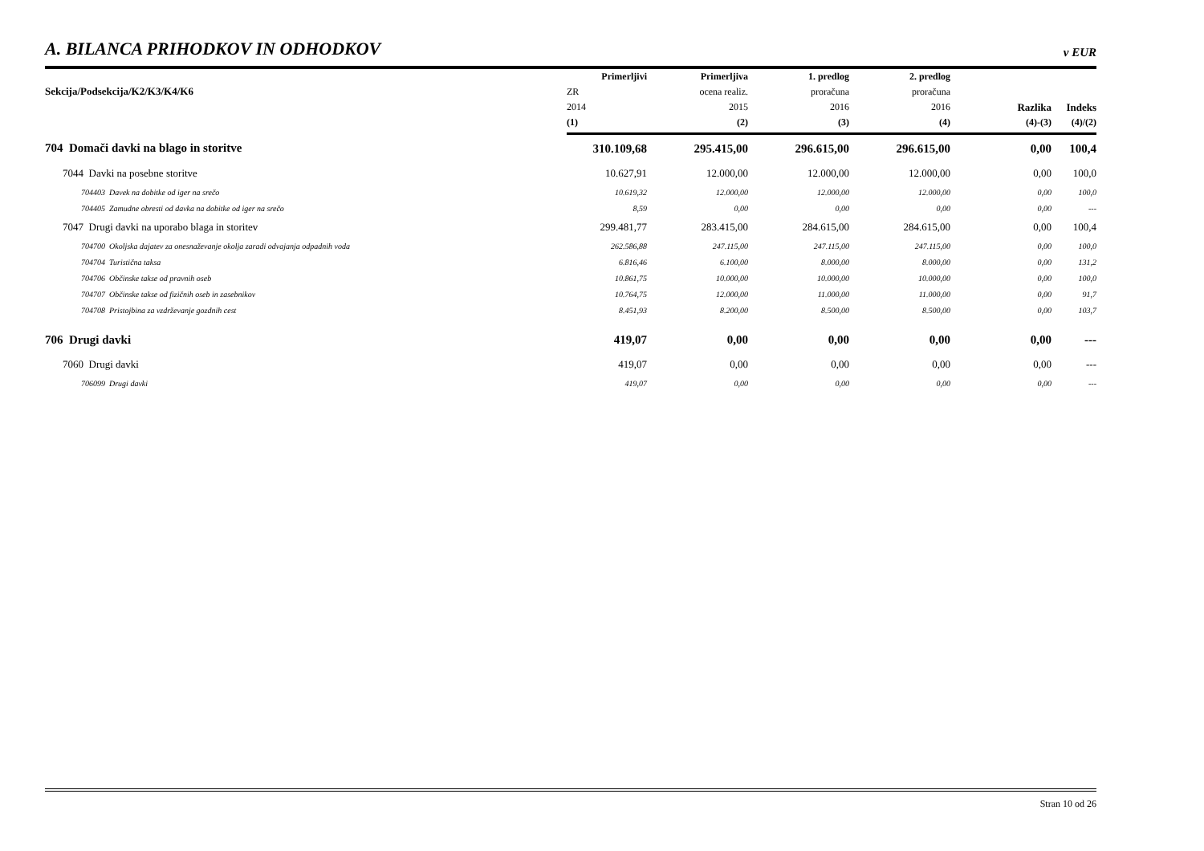A. BILANCA PRIHODKOV IN ODHODKOV
v EUR
| Sekcija/Podsekcija/K2/K3/K4/K6 | Primerljivi | Primerljiva | 1. predlog | 2. predlog | Razlika | Indeks |
| --- | --- | --- | --- | --- | --- | --- |
| | ZR | ocena realiz. | proračuna | proračuna | | |
| | 2014 | 2015 | 2016 | 2016 | | |
| | (1) | (2) | (3) | (4) | (4)-(3) | (4)/(2) |
| 704 Domači davki na blago in storitve | 310.109,68 | 295.415,00 | 296.615,00 | 296.615,00 | 0,00 | 100,4 |
| 7044 Davki na posebne storitve | 10.627,91 | 12.000,00 | 12.000,00 | 12.000,00 | 0,00 | 100,0 |
| 704403 Davek na dobitke od iger na srečo | 10.619,32 | 12.000,00 | 12.000,00 | 12.000,00 | 0,00 | 100,0 |
| 704405 Zamudne obresti od davka na dobitke od iger na srečo | 8,59 | 0,00 | 0,00 | 0,00 | 0,00 | --- |
| 7047 Drugi davki na uporabo blaga in storitev | 299.481,77 | 283.415,00 | 284.615,00 | 284.615,00 | 0,00 | 100,4 |
| 704700 Okoljska dajatev za onesnaževanje okolja zaradi odvajanja odpadnih voda | 262.586,88 | 247.115,00 | 247.115,00 | 247.115,00 | 0,00 | 100,0 |
| 704704 Turistična taksa | 6.816,46 | 6.100,00 | 8.000,00 | 8.000,00 | 0,00 | 131,2 |
| 704706 Občinske takse od pravnih oseb | 10.861,75 | 10.000,00 | 10.000,00 | 10.000,00 | 0,00 | 100,0 |
| 704707 Občinske takse od fizičnih oseb in zasebnikov | 10.764,75 | 12.000,00 | 11.000,00 | 11.000,00 | 0,00 | 91,7 |
| 704708 Pristojbina za vzdrževanje gozdnih cest | 8.451,93 | 8.200,00 | 8.500,00 | 8.500,00 | 0,00 | 103,7 |
| 706 Drugi davki | 419,07 | 0,00 | 0,00 | 0,00 | 0,00 | --- |
| 7060 Drugi davki | 419,07 | 0,00 | 0,00 | 0,00 | 0,00 | --- |
| 706099 Drugi davki | 419,07 | 0,00 | 0,00 | 0,00 | 0,00 | --- |
Stran 10 od 26